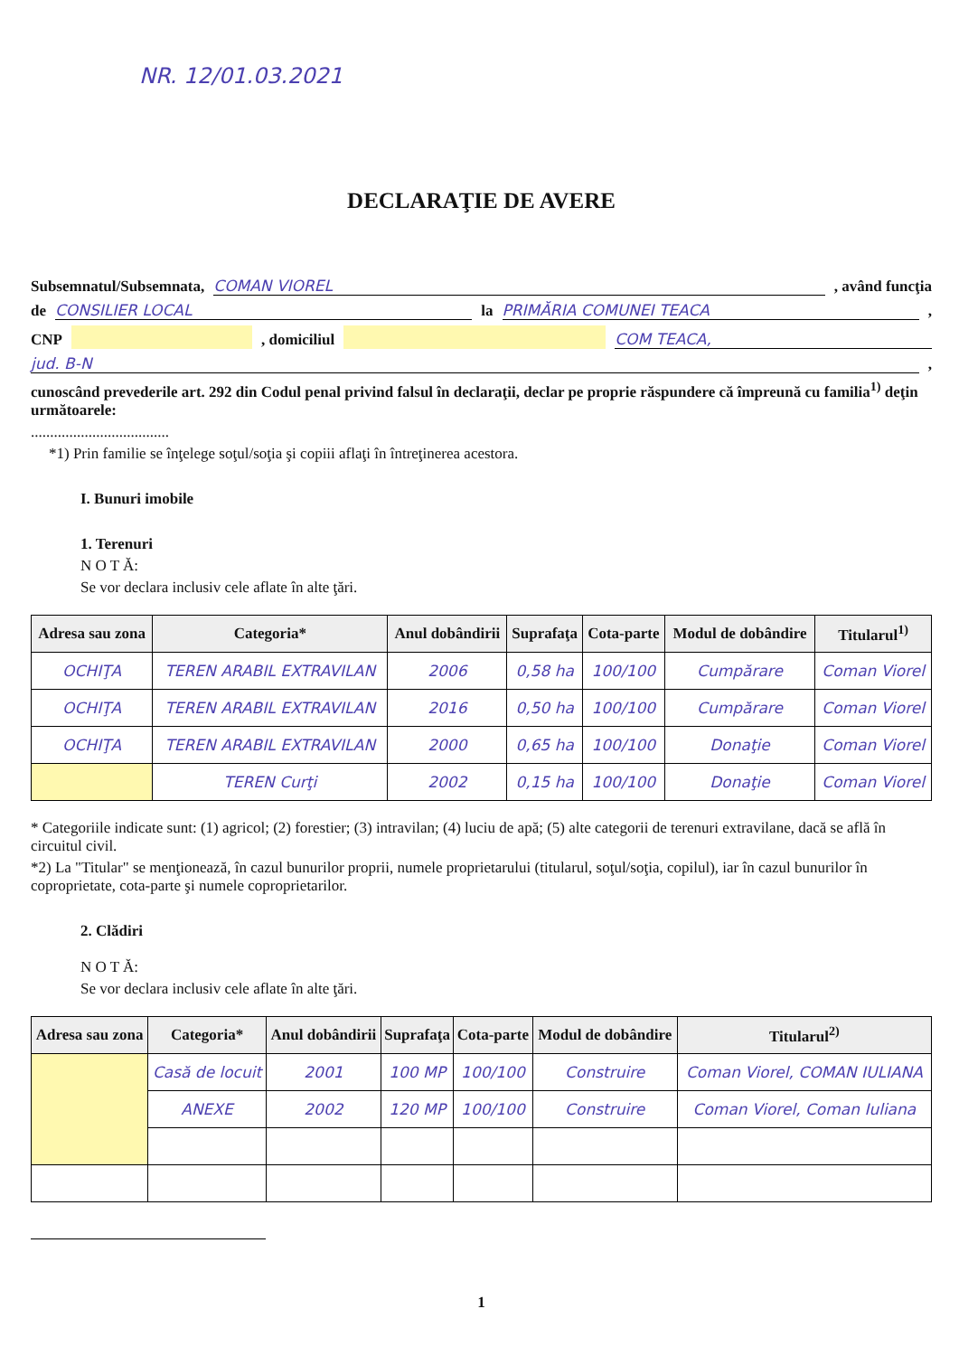NR. 12/01.03.2021
DECLARAŢIE DE AVERE
Subsemnatul/Subsemnata, COMAN VIOREL , având funcţia
de CONSILIER LOCAL la PRIMĂRIA COMUNEI TEACA ,
CNP , domiciliul COM TEACA,
jud. B-N ,
cunoscând prevederile art. 292 din Codul penal privind falsul în declaraţii, declar pe proprie răspundere că împreună cu familia<sup>1)</sup> deţin următoarele:
....................................
*1) Prin familie se înţelege soţul/soţia şi copiii aflaţi în întreţinerea acestora.
I. Bunuri imobile
1. Terenuri
N O T Ă:
Se vor declara inclusiv cele aflate în alte ţări.
| Adresa sau zona | Categoria* | Anul dobândirii | Suprafaţa | Cota-parte | Modul de dobândire | Titularul<sup>1)</sup> |
| --- | --- | --- | --- | --- | --- | --- |
| OCHIŢA | TEREN ARABIL EXTRAVILAN | 2006 | 0,58 ha | 100/100 | Cumpărare | Coman Viorel |
| OCHIŢA | TEREN ARABIL EXTRAVILAN | 2016 | 0,50 ha | 100/100 | Cumpărare | Coman Viorel |
| OCHIŢA | TEREN ARABIL EXTRAVILAN | 2000 | 0,65 ha | 100/100 | Donaţie | Coman Viorel |
| | TEREN Curţi | 2002 | 0,15 ha | 100/100 | Donaţie | Coman Viorel |
* Categoriile indicate sunt: (1) agricol; (2) forestier; (3) intravilan; (4) luciu de apă; (5) alte categorii de terenuri extravilane, dacă se află în circuitul civil.
*2) La "Titular" se menţionează, în cazul bunurilor proprii, numele proprietarului (titularul, soţul/soţia, copilul), iar în cazul bunurilor în coproprietate, cota-parte şi numele coproprietarilor.
2. Clădiri
N O T Ă:
Se vor declara inclusiv cele aflate în alte ţări.
| Adresa sau zona | Categoria* | Anul dobândirii | Suprafaţa | Cota-parte | Modul de dobândire | Titularul<sup>2)</sup> |
| --- | --- | --- | --- | --- | --- | --- |
| | Casă de locuit | 2001 | 100 MP | 100/100 | Construire | Coman Viorel, COMAN IULIANA |
| | ANEXE | 2002 | 120 MP | 100/100 | Construire | Coman Viorel, Coman Iuliana |
1